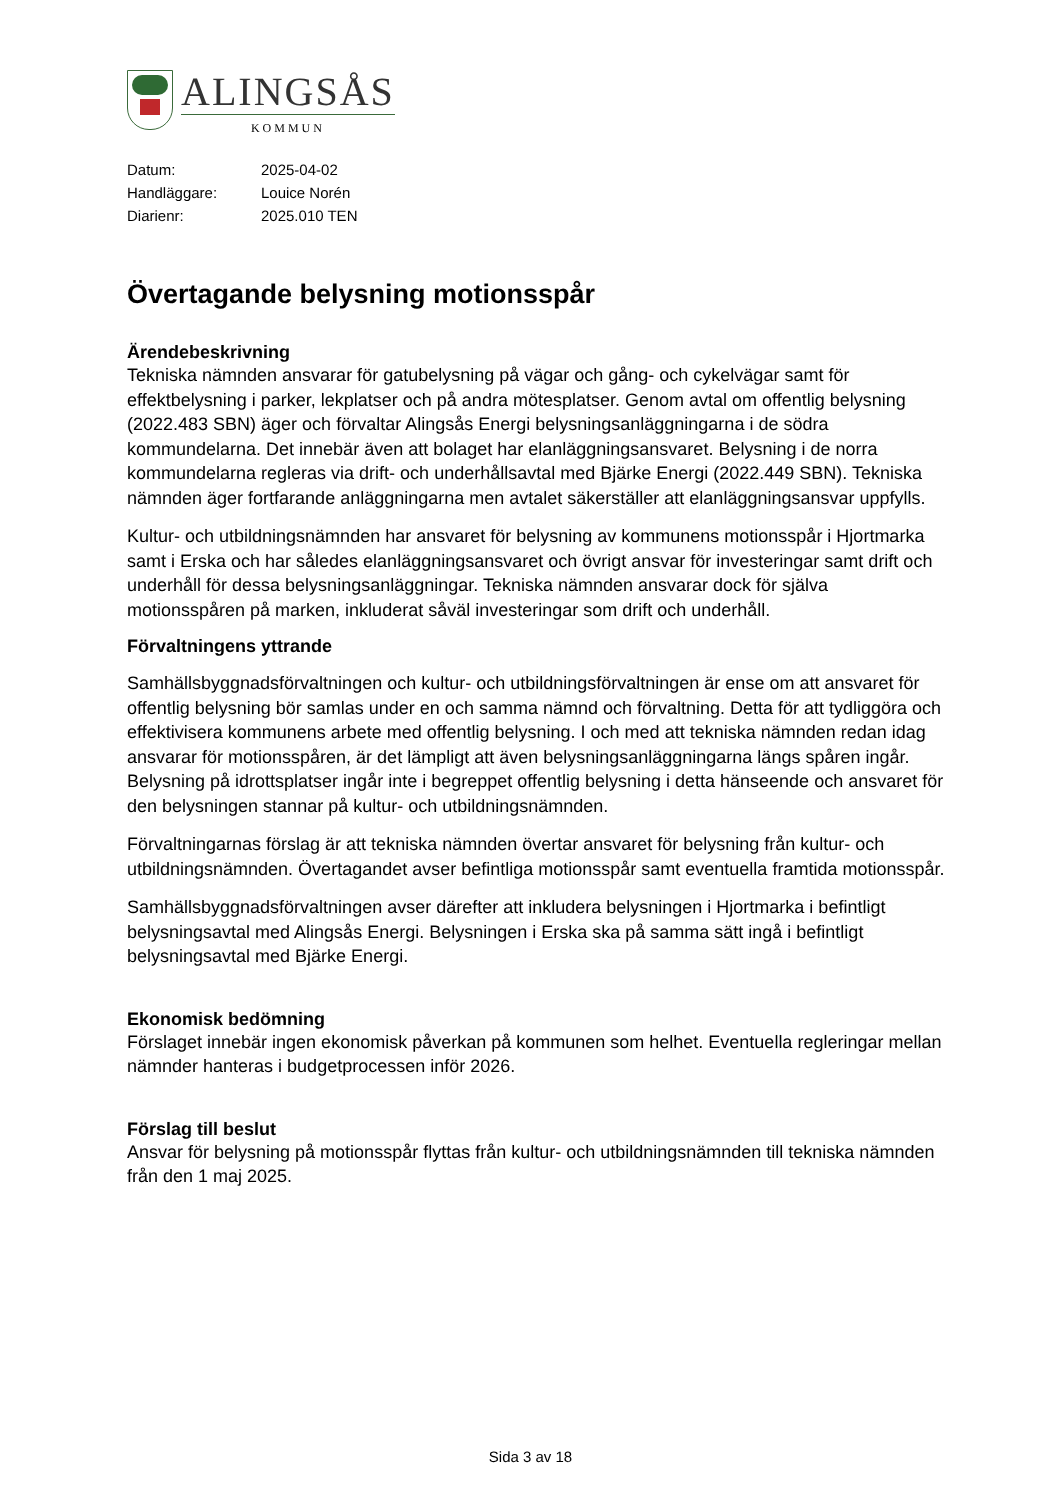ALINGSÅS
KOMMUN
Datum: 2025-04-02
Handläggare: Louice Norén
Diarienr: 2025.010 TEN
Övertagande belysning motionsspår
Ärendebeskrivning
Tekniska nämnden ansvarar för gatubelysning på vägar och gång- och cykelvägar samt för effektbelysning i parker, lekplatser och på andra mötesplatser. Genom avtal om offentlig belysning (2022.483 SBN) äger och förvaltar Alingsås Energi belysningsanläggningarna i de södra kommundelarna. Det innebär även att bolaget har elanläggningsansvaret. Belysning i de norra kommundelarna regleras via drift- och underhållsavtal med Bjärke Energi (2022.449 SBN). Tekniska nämnden äger fortfarande anläggningarna men avtalet säkerställer att elanläggningsansvar uppfylls.
Kultur- och utbildningsnämnden har ansvaret för belysning av kommunens motionsspår i Hjortmarka samt i Erska och har således elanläggningsansvaret och övrigt ansvar för investeringar samt drift och underhåll för dessa belysningsanläggningar. Tekniska nämnden ansvarar dock för själva motionsspåren på marken, inkluderat såväl investeringar som drift och underhåll.
Förvaltningens yttrande
Samhällsbyggnadsförvaltningen och kultur- och utbildningsförvaltningen är ense om att ansvaret för offentlig belysning bör samlas under en och samma nämnd och förvaltning. Detta för att tydliggöra och effektivisera kommunens arbete med offentlig belysning. I och med att tekniska nämnden redan idag ansvarar för motionsspåren, är det lämpligt att även belysningsanläggningarna längs spåren ingår. Belysning på idrottsplatser ingår inte i begreppet offentlig belysning i detta hänseende och ansvaret för den belysningen stannar på kultur- och utbildningsnämnden.
Förvaltningarnas förslag är att tekniska nämnden övertar ansvaret för belysning från kultur- och utbildningsnämnden. Övertagandet avser befintliga motionsspår samt eventuella framtida motionsspår.
Samhällsbyggnadsförvaltningen avser därefter att inkludera belysningen i Hjortmarka i befintligt belysningsavtal med Alingsås Energi. Belysningen i Erska ska på samma sätt ingå i befintligt belysningsavtal med Bjärke Energi.
Ekonomisk bedömning
Förslaget innebär ingen ekonomisk påverkan på kommunen som helhet. Eventuella regleringar mellan nämnder hanteras i budgetprocessen inför 2026.
Förslag till beslut
Ansvar för belysning på motionsspår flyttas från kultur- och utbildningsnämnden till tekniska nämnden från den 1 maj 2025.
Sida 3 av 18